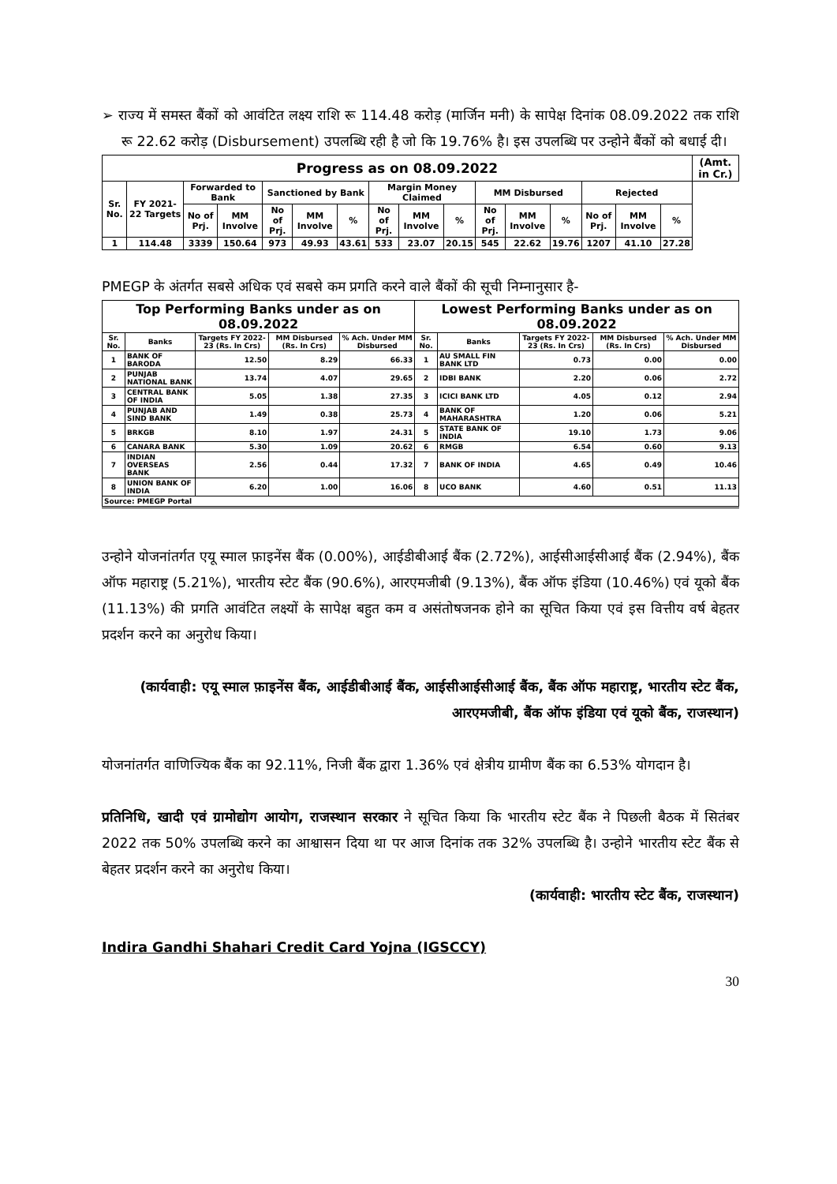➢ राज्य में समस्त बैंकों को आवंटित लक्ष्य राशि रू 114.48 करोड़ (मार्जिन मनी) के सापेक्ष दिनांक 08.09.2022 तक राशि रू 22.62 करोड़ (Disbursement) उपलब्धि रही है जो कि 19.76% है। इस उपलब्धि पर उन्होने बैंकों को बधाई दी।
| Progress as on 08.09.2022 | | | | | | | | | | | | | | | | (Amt. in Cr.) |
| --- | --- | --- | --- | --- | --- | --- | --- | --- | --- | --- | --- | --- | --- | --- | --- | --- |
| Sr. No. | FY 2021-22 Targets | Forwarded to Bank | | Sanctioned by Bank | | | Margin Money Claimed | | | MM Disbursed | | | Rejected | | | |
| | | No of Prj. | MM Involve | No of Prj. | MM Involve | % | No of Prj. | MM Involve | % | No of Prj. | MM Involve | % | No of Prj. | MM Involve | % | |
| 1 | 114.48 | 3339 | 150.64 | 973 | 49.93 | 43.61 | 533 | 23.07 | 20.15 | 545 | 22.62 | 19.76 | 1207 | 41.10 | 27.28 | |
PMEGP के अंतर्गत सबसे अधिक एवं सबसे कम प्रगति करने वाले बैंकों की सूची निम्नानुसार है-
| Top Performing Banks under as on 08.09.2022 | | | | | Lowest Performing Banks under as on 08.09.2022 | | | | |
| --- | --- | --- | --- | --- | --- | --- | --- | --- | --- |
| Sr. No. | Banks | Targets FY 2022-23 (Rs. In Crs) | MM Disbursed (Rs. In Crs) | % Ach. Under MM Disbursed | Sr. No. | Banks | Targets FY 2022-23 (Rs. In Crs) | MM Disbursed (Rs. In Crs) | % Ach. Under MM Disbursed |
| 1 | BANK OF BARODA | 12.50 | 8.29 | 66.33 | 1 | AU SMALL FIN BANK LTD | 0.73 | 0.00 | 0.00 |
| 2 | PUNJAB NATIONAL BANK | 13.74 | 4.07 | 29.65 | 2 | IDBI BANK | 2.20 | 0.06 | 2.72 |
| 3 | CENTRAL BANK OF INDIA | 5.05 | 1.38 | 27.35 | 3 | ICICI BANK LTD | 4.05 | 0.12 | 2.94 |
| 4 | PUNJAB AND SIND BANK | 1.49 | 0.38 | 25.73 | 4 | BANK OF MAHARASHTRA | 1.20 | 0.06 | 5.21 |
| 5 | BRKGB | 8.10 | 1.97 | 24.31 | 5 | STATE BANK OF INDIA | 19.10 | 1.73 | 9.06 |
| 6 | CANARA BANK | 5.30 | 1.09 | 20.62 | 6 | RMGB | 6.54 | 0.60 | 9.13 |
| 7 | INDIAN OVERSEAS BANK | 2.56 | 0.44 | 17.32 | 7 | BANK OF INDIA | 4.65 | 0.49 | 10.46 |
| 8 | UNION BANK OF INDIA | 6.20 | 1.00 | 16.06 | 8 | UCO BANK | 4.60 | 0.51 | 11.13 |
| Source: PMEGP Portal | | | | | | | | | |
उन्होने योजनांतर्गत एयू स्माल फ़ाइनेंस बैंक (0.00%), आईडीबीआई बैंक (2.72%), आईसीआईसीआई बैंक (2.94%), बैंक ऑफ महाराष्ट्र (5.21%), भारतीय स्टेट बैंक (90.6%), आरएमजीबी (9.13%), बैंक ऑफ इंडिया (10.46%) एवं यूको बैंक (11.13%) की प्रगति आवंटित लक्ष्यों के सापेक्ष बहुत कम व असंतोषजनक होने का सूचित किया एवं इस वित्तीय वर्ष बेहतर प्रदर्शन करने का अनुरोध किया।
(कार्यवाही: एयू स्माल फ़ाइनेंस बैंक, आईडीबीआई बैंक, आईसीआईसीआई बैंक, बैंक ऑफ महाराष्ट्र, भारतीय स्टेट बैंक, आरएमजीबी, बैंक ऑफ इंडिया एवं यूको बैंक, राजस्थान)
योजनांतर्गत वाणिज्यिक बैंक का 92.11%, निजी बैंक द्वारा 1.36% एवं क्षेत्रीय ग्रामीण बैंक का 6.53% योगदान है।
प्रतिनिधि, खादी एवं ग्रामोद्योग आयोग, राजस्थान सरकार ने सूचित किया कि भारतीय स्टेट बैंक ने पिछली बैठक में सितंबर 2022 तक 50% उपलब्धि करने का आश्वासन दिया था पर आज दिनांक तक 32% उपलब्धि है। उन्होने भारतीय स्टेट बैंक से बेहतर प्रदर्शन करने का अनुरोध किया।
(कार्यवाही: भारतीय स्टेट बैंक, राजस्थान)
Indira Gandhi Shahari Credit Card Yojna (IGSCCY)
30